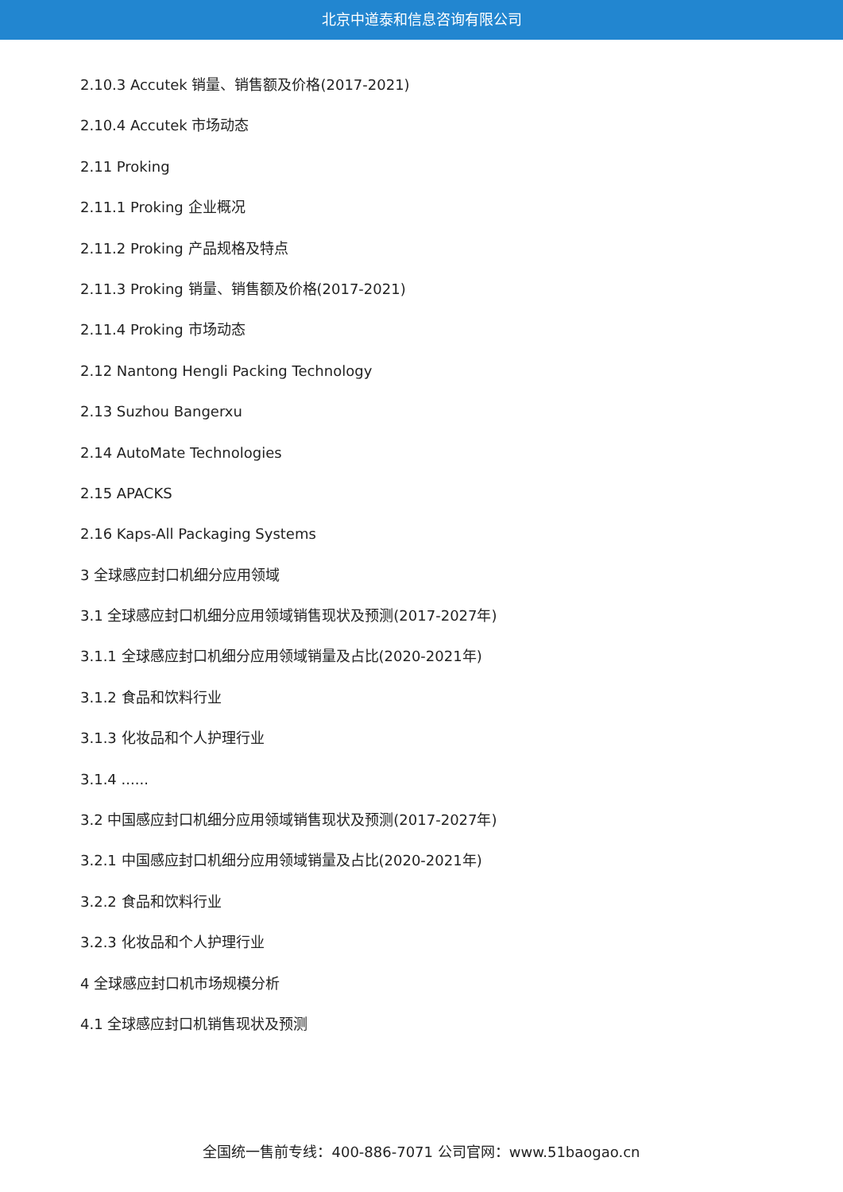北京中道泰和信息咨询有限公司
2.10.3 Accutek 销量、销售额及价格(2017-2021)
2.10.4 Accutek 市场动态
2.11 Proking
2.11.1 Proking 企业概况
2.11.2 Proking 产品规格及特点
2.11.3 Proking 销量、销售额及价格(2017-2021)
2.11.4 Proking 市场动态
2.12 Nantong Hengli Packing Technology
2.13 Suzhou Bangerxu
2.14 AutoMate Technologies
2.15 APACKS
2.16 Kaps-All Packaging Systems
3 全球感应封口机细分应用领域
3.1 全球感应封口机细分应用领域销售现状及预测(2017-2027年)
3.1.1 全球感应封口机细分应用领域销量及占比(2020-2021年)
3.1.2 食品和饮料行业
3.1.3 化妆品和个人护理行业
3.1.4 ......
3.2 中国感应封口机细分应用领域销售现状及预测(2017-2027年)
3.2.1 中国感应封口机细分应用领域销量及占比(2020-2021年)
3.2.2 食品和饮料行业
3.2.3 化妆品和个人护理行业
4 全球感应封口机市场规模分析
4.1 全球感应封口机销售现状及预测
全国统一售前专线：400-886-7071 公司官网：www.51baogao.cn